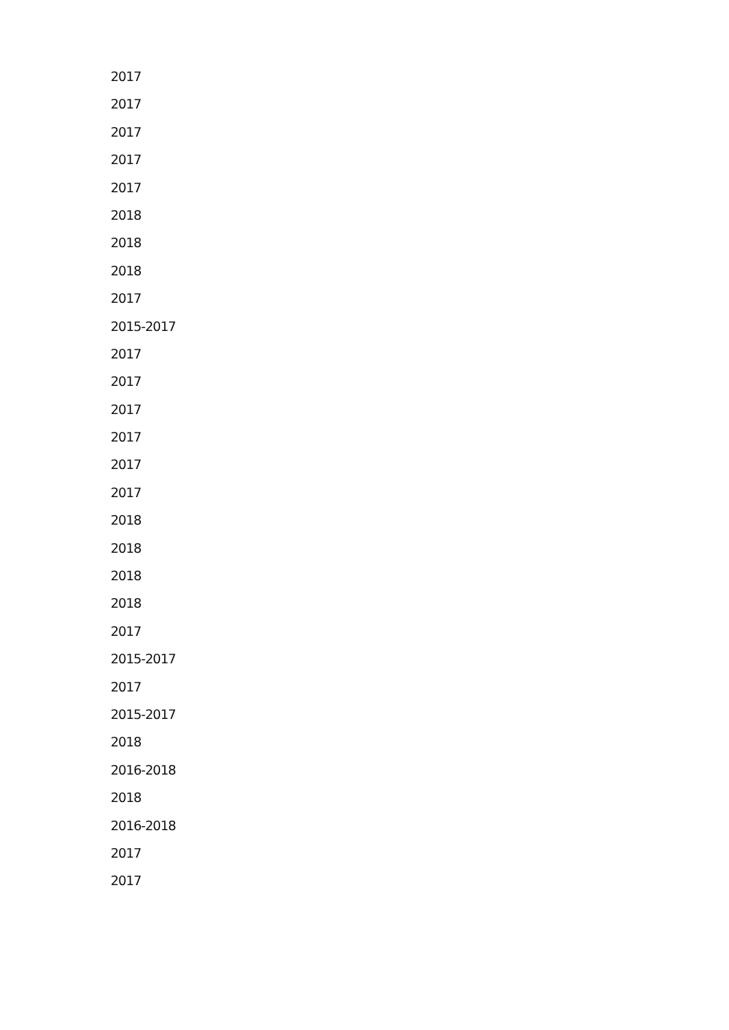2017
2017
2017
2017
2017
2018
2018
2018
2017
2015-2017
2017
2017
2017
2017
2017
2017
2018
2018
2018
2018
2017
2015-2017
2017
2015-2017
2018
2016-2018
2018
2016-2018
2017
2017